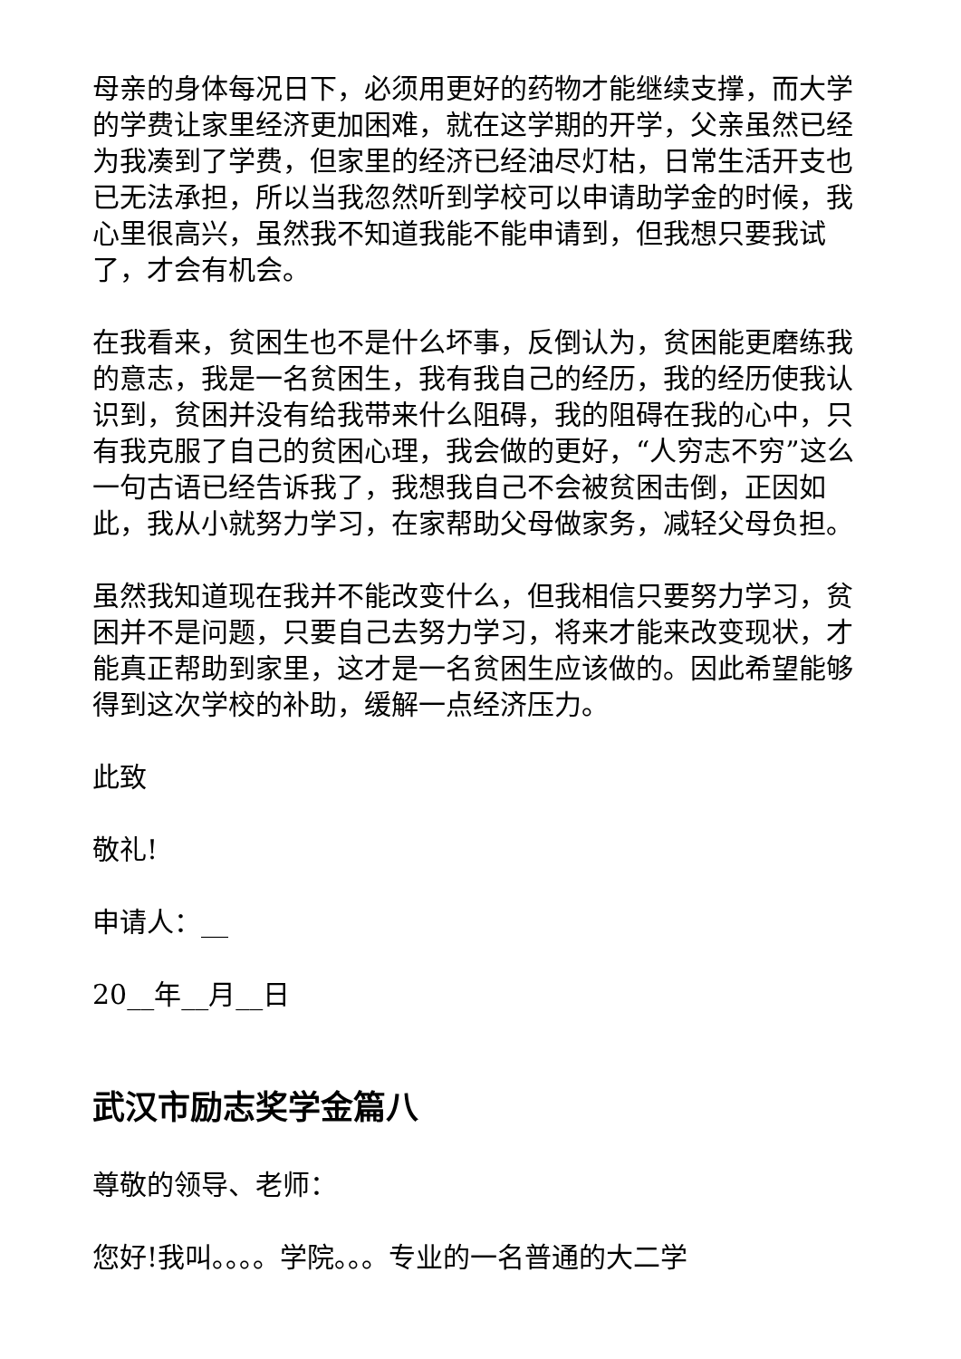母亲的身体每况日下，必须用更好的药物才能继续支撑，而大学的学费让家里经济更加困难，就在这学期的开学，父亲虽然已经为我凑到了学费，但家里的经济已经油尽灯枯，日常生活开支也已无法承担，所以当我忽然听到学校可以申请助学金的时候，我心里很高兴，虽然我不知道我能不能申请到，但我想只要我试了，才会有机会。
在我看来，贫困生也不是什么坏事，反倒认为，贫困能更磨练我的意志，我是一名贫困生，我有我自己的经历，我的经历使我认识到，贫困并没有给我带来什么阻碍，我的阻碍在我的心中，只有我克服了自己的贫困心理，我会做的更好，“人穷志不穷”这么一句古语已经告诉我了，我想我自己不会被贫困击倒，正因如此，我从小就努力学习，在家帮助父母做家务，减轻父母负担。
虽然我知道现在我并不能改变什么，但我相信只要努力学习，贫困并不是问题，只要自己去努力学习，将来才能来改变现状，才能真正帮助到家里，这才是一名贫困生应该做的。因此希望能够得到这次学校的补助，缓解一点经济压力。
此致
敬礼!
申请人：__
20__年__月__日
武汉市励志奖学金篇八
尊敬的领导、老师：
您好!我叫。。。。学院。。。专业的一名普通的大二学